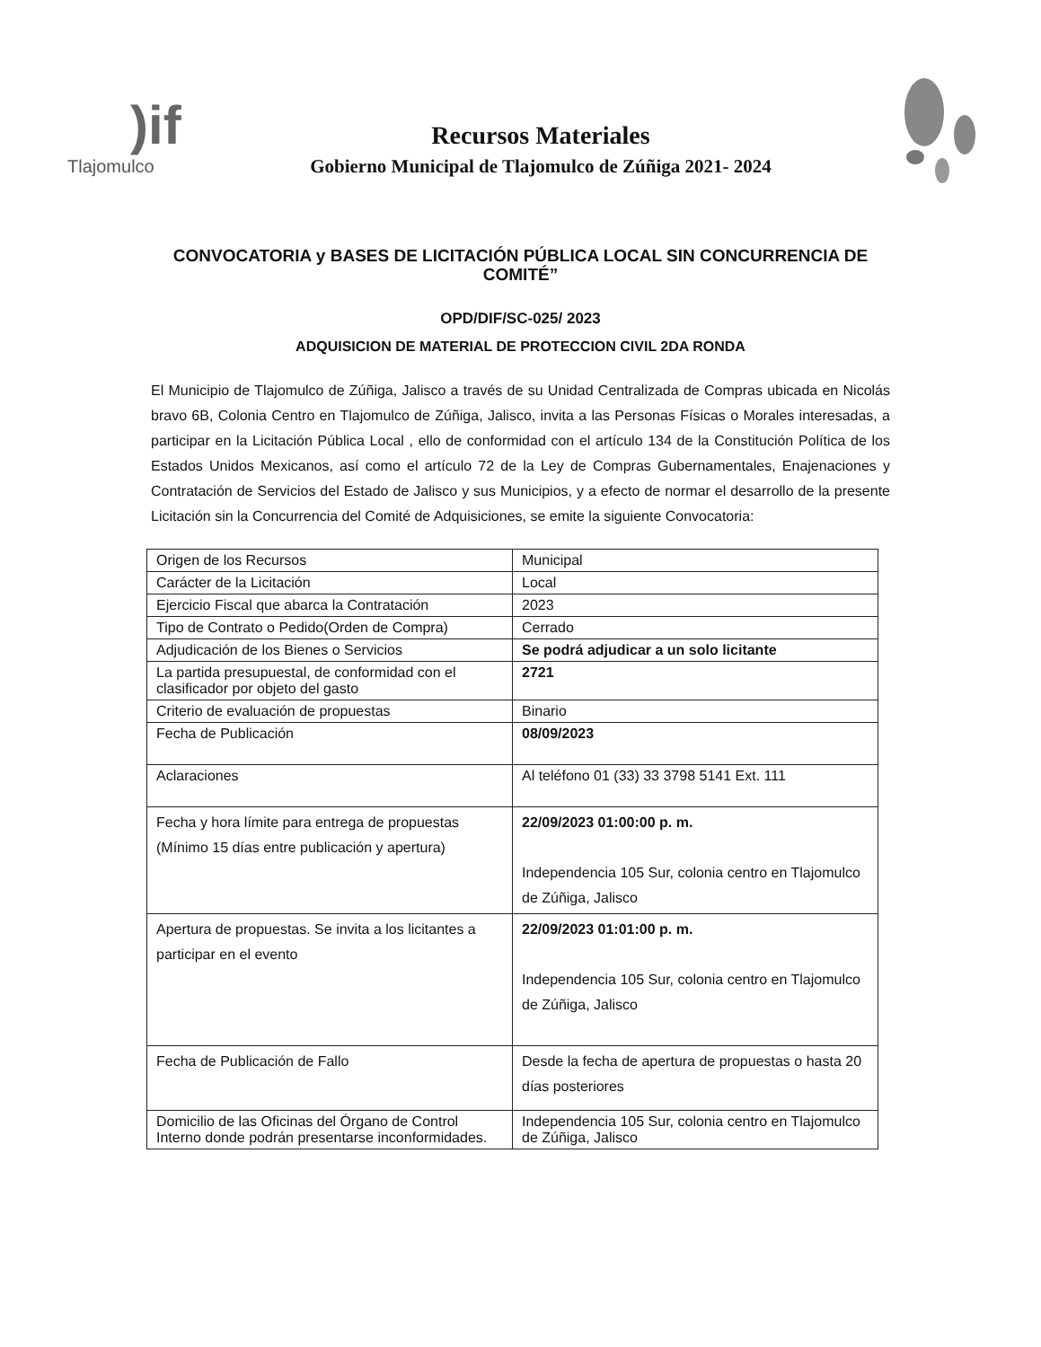)if
Tlajomulco
Recursos Materiales
Gobierno Municipal de Tlajomulco de Zúñiga 2021- 2024
CONVOCATORIA y BASES DE LICITACIÓN PÚBLICA LOCAL SIN CONCURRENCIA DE COMITÉ”
OPD/DIF/SC-025/ 2023
ADQUISICION DE MATERIAL DE PROTECCION CIVIL 2DA RONDA
El Municipio de Tlajomulco de Zúñiga, Jalisco a través de su Unidad Centralizada de Compras ubicada en Nicolás bravo 6B, Colonia Centro en Tlajomulco de Zúñiga, Jalisco, invita a las Personas Físicas o Morales interesadas, a participar en la Licitación Pública Local , ello de conformidad con el artículo 134 de la Constitución Política de los Estados Unidos Mexicanos, así como el artículo 72 de la Ley de Compras Gubernamentales, Enajenaciones y Contratación de Servicios del Estado de Jalisco y sus Municipios, y a efecto de normar el desarrollo de la presente Licitación sin la Concurrencia del Comité de Adquisiciones, se emite la siguiente Convocatoria:
| Origen de los Recursos | Municipal |
| Carácter de la Licitación | Local |
| Ejercicio Fiscal que abarca la Contratación | 2023 |
| Tipo de Contrato o Pedido(Orden de Compra) | Cerrado |
| Adjudicación de los Bienes o Servicios | Se podrá adjudicar a un solo licitante |
| La partida presupuestal, de conformidad con el clasificador por objeto del gasto | 2721 |
| Criterio de evaluación de propuestas | Binario |
| Fecha de Publicación | 08/09/2023 |
| Aclaraciones | Al teléfono 01 (33) 33 3798 5141 Ext. 111 |
| Fecha y hora límite para entrega de propuestas (Mínimo 15 días entre publicación y apertura) | 22/09/2023 01:00:00 p. m. Independencia 105 Sur, colonia centro en Tlajomulco de Zúñiga, Jalisco |
| Apertura de propuestas. Se invita a los licitantes a participar en el evento | 22/09/2023 01:01:00 p. m. Independencia 105 Sur, colonia centro en Tlajomulco de Zúñiga, Jalisco |
| Fecha de Publicación de Fallo | Desde la fecha de apertura de propuestas o hasta 20 días posteriores |
| Domicilio de las Oficinas del Órgano de Control Interno donde podrán presentarse inconformidades. | Independencia 105 Sur, colonia centro en Tlajomulco de Zúñiga, Jalisco |